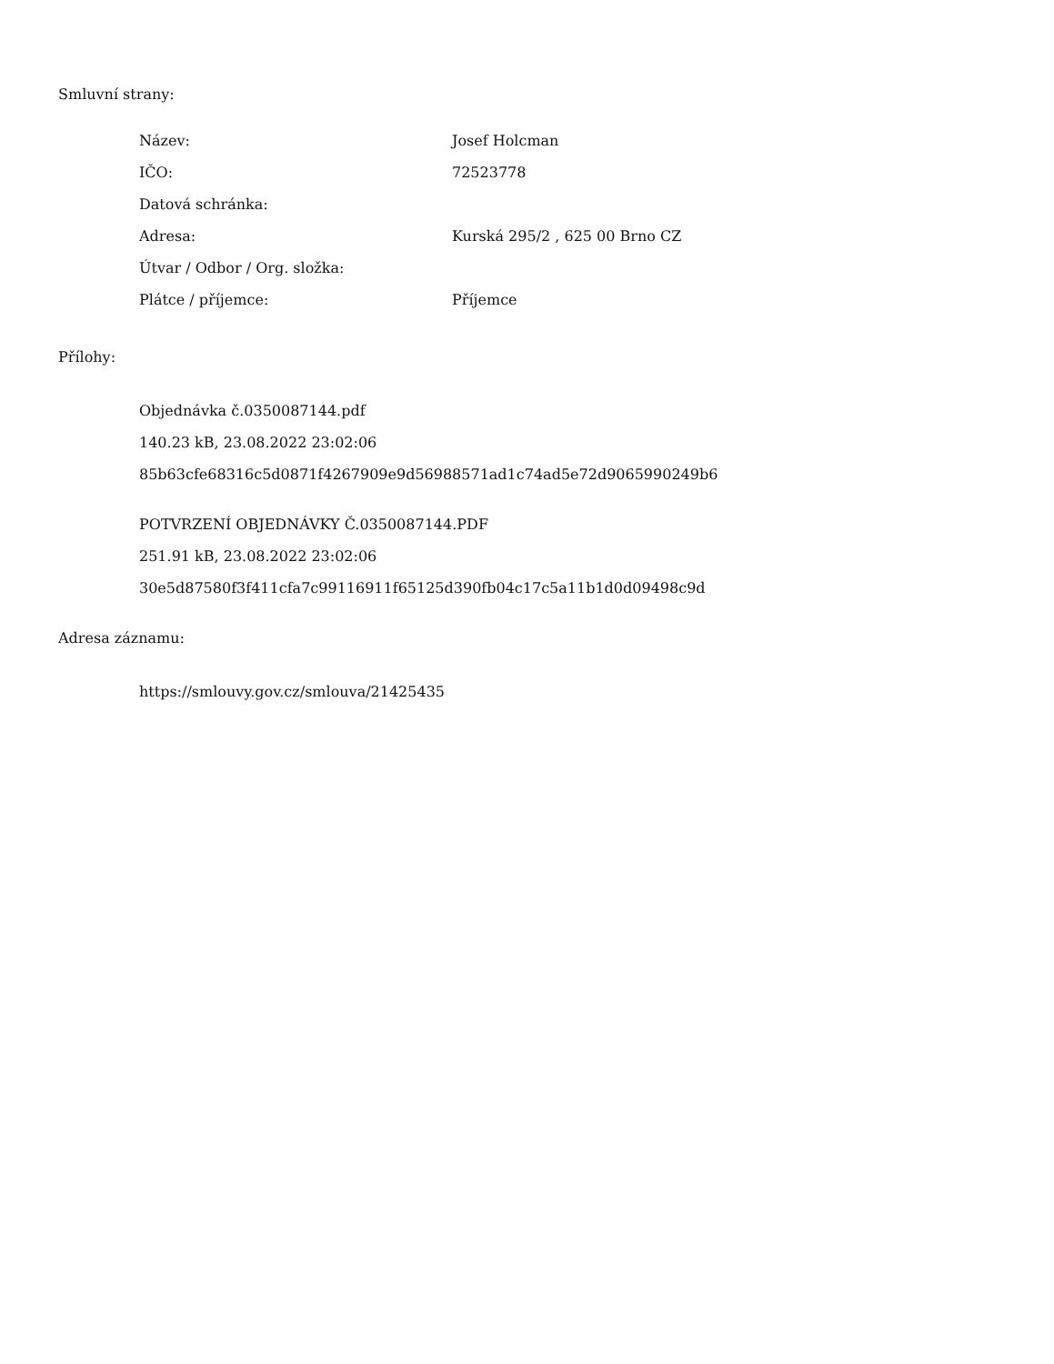Smluvní strany:
| Název: | Josef Holcman |
| IČO: | 72523778 |
| Datová schránka: | |
| Adresa: | Kurská 295/2 , 625 00 Brno CZ |
| Útvar / Odbor / Org. složka: | |
| Plátce / příjemce: | Příjemce |
Přílohy:
Objednávka č.0350087144.pdf
140.23 kB, 23.08.2022 23:02:06
85b63cfe68316c5d0871f4267909e9d56988571ad1c74ad5e72d9065990249b6
POTVRZENÍ OBJEDNÁVKY Č.0350087144.PDF
251.91 kB, 23.08.2022 23:02:06
30e5d87580f3f411cfa7c99116911f65125d390fb04c17c5a11b1d0d09498c9d
Adresa záznamu:
https://smlouvy.gov.cz/smlouva/21425435